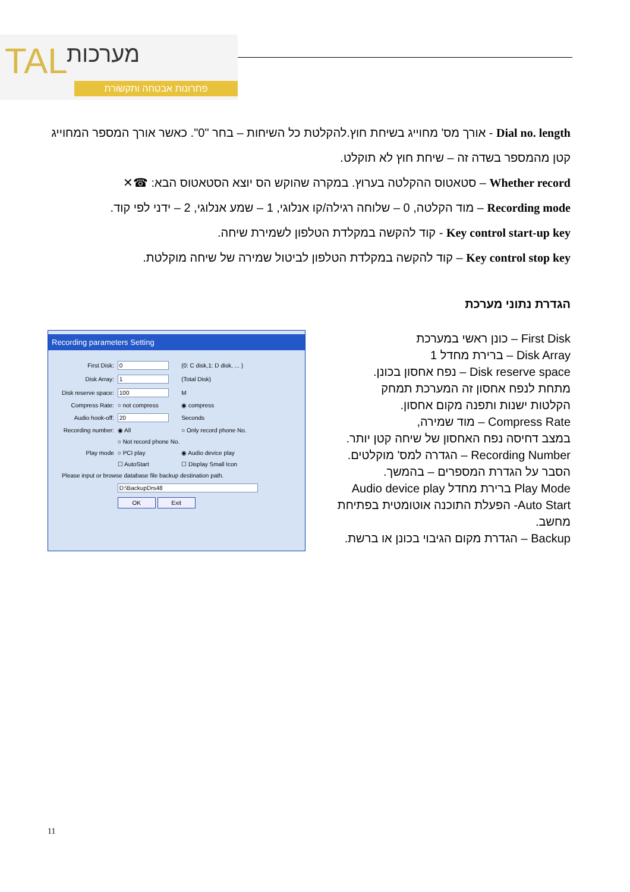TAL מערכות
פתרונות אבטחה ותקשורת
Dial no. length - אורך מס' מחוייג בשיחת חוץ.להקלטת כל השיחות – בחר "0". כאשר אורך המספר המחוייג
קטן מהמספר בשדה זה – שיחת חוץ לא תוקלט.
Whether record – סטאטוס ההקלטה בערוץ. במקרה שהוקש הס יוצא הסטאטוס הבא: ☎✕
Recording mode – מוד הקלטה, 0 – שלוחה רגילה/קו אנלוגי, 1 – שמע אנלוגי, 2 – ידני לפי קוד.
Key control start-up key - קוד להקשה במקלדת הטלפון לשמירת שיחה.
Key control stop key – קוד להקשה במקלדת הטלפון לביטול שמירה של שיחה מוקלטת.
הגדרת נתוני מערכת
Recording parameters Setting
| First Disk: | 0 | (0: C disk,1: D disk, ... ) |
| Disk Array: | 1 | (Total Disk) |
| Disk reserve space: | 100 | M |
| Compress Rate: | ○ not compress | ◉ compress |
| Audio hook-off: | 20 | Seconds |
| Recording number: | ◉ All | ○ Only record phone No. |
| | ○ Not record phone No. | |
| Play mode | ○ PCI play | ◉ Audio device play |
| | ☐ AutoStart | ☐ Display Small Icon |
| Please input or browse database file backup destination path. | | |
| | D:\BackupDrs48 | |
| | OK Exit | |
First Disk – כונן ראשי במערכת
Disk Array – ברירת מחדל 1
Disk reserve space – נפח אחסון בכונן.
מתחת לנפח אחסון זה המערכת תמחק
הקלטות ישנות ותפנה מקום אחסון.
Compress Rate – מוד שמירה,
במצב דחיסה נפח האחסון של שיחה קטן יותר.
Recording Number – הגדרה למס' מוקלטים.
הסבר על הגדרת המספרים – בהמשך.
Play Mode ברירת מחדל Audio device play
Auto Start- הפעלת התוכנה אוטומטית בפתיחת מחשב.
Backup – הגדרת מקום הגיבוי בכונן או ברשת.
11